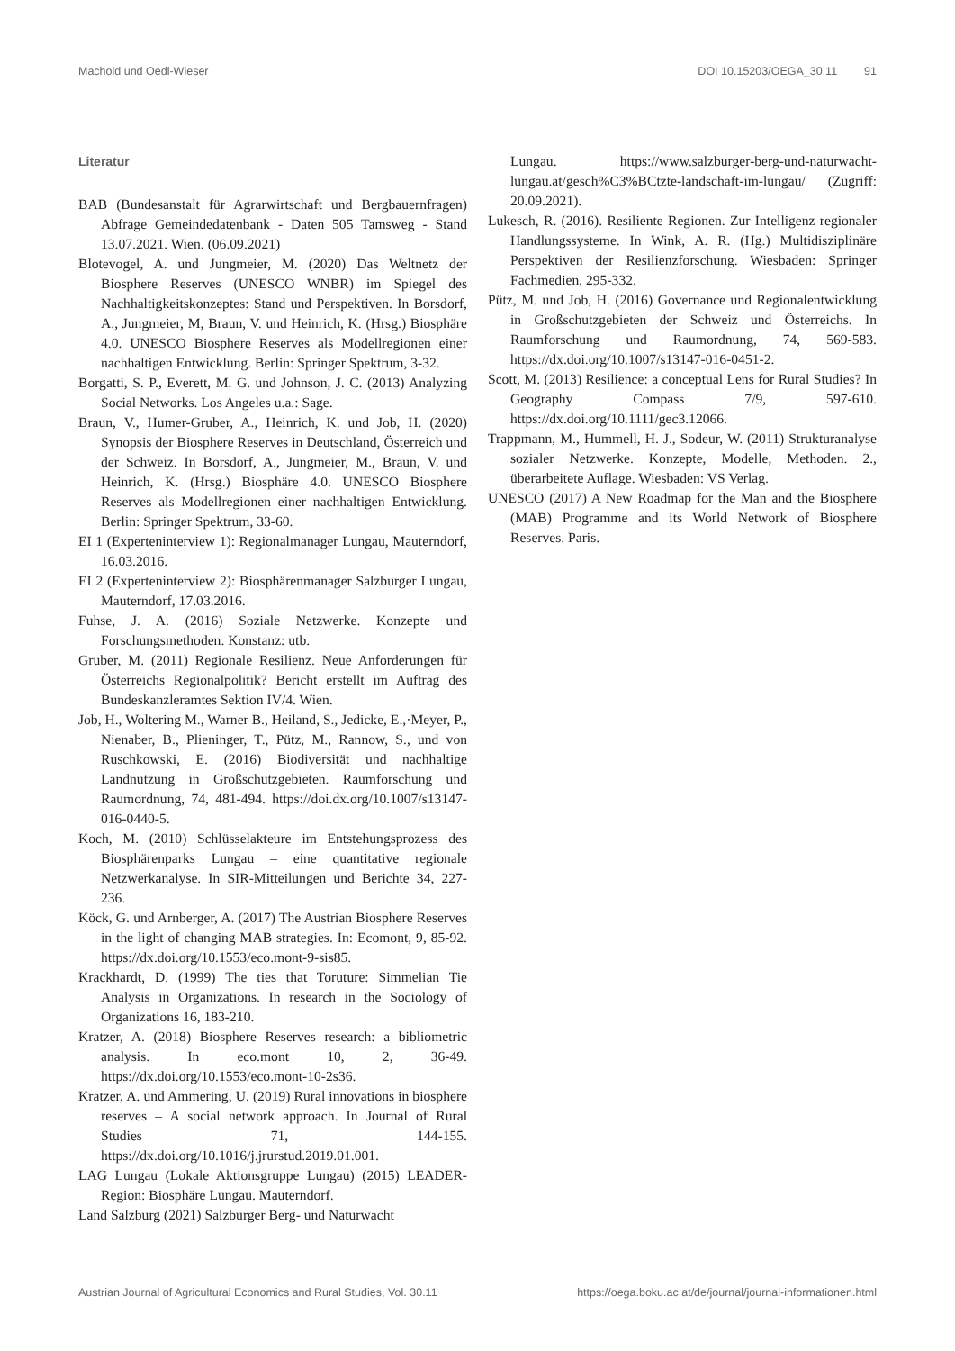Machold und Oedl-Wieser DOI 10.15203/OEGA_30.11 91
Literatur
BAB (Bundesanstalt für Agrarwirtschaft und Bergbauernfragen) Abfrage Gemeindedatenbank - Daten 505 Tamsweg - Stand 13.07.2021. Wien. (06.09.2021)
Blotevogel, A. und Jungmeier, M. (2020) Das Weltnetz der Biosphere Reserves (UNESCO WNBR) im Spiegel des Nachhaltigkeitskonzeptes: Stand und Perspektiven. In Borsdorf, A., Jungmeier, M, Braun, V. und Heinrich, K. (Hrsg.) Biosphäre 4.0. UNESCO Biosphere Reserves als Modellregionen einer nachhaltigen Entwicklung. Berlin: Springer Spektrum, 3-32.
Borgatti, S. P., Everett, M. G. und Johnson, J. C. (2013) Analyzing Social Networks. Los Angeles u.a.: Sage.
Braun, V., Humer-Gruber, A., Heinrich, K. und Job, H. (2020) Synopsis der Biosphere Reserves in Deutschland, Österreich und der Schweiz. In Borsdorf, A., Jungmeier, M., Braun, V. und Heinrich, K. (Hrsg.) Biosphäre 4.0. UNESCO Biosphere Reserves als Modellregionen einer nachhaltigen Entwicklung. Berlin: Springer Spektrum, 33-60.
EI 1 (Experteninterview 1): Regionalmanager Lungau, Mauterndorf, 16.03.2016.
EI 2 (Experteninterview 2): Biosphärenmanager Salzburger Lungau, Mauterndorf, 17.03.2016.
Fuhse, J. A. (2016) Soziale Netzwerke. Konzepte und Forschungsmethoden. Konstanz: utb.
Gruber, M. (2011) Regionale Resilienz. Neue Anforderungen für Österreichs Regionalpolitik? Bericht erstellt im Auftrag des Bundeskanzleramtes Sektion IV/4. Wien.
Job, H., Woltering M., Warner B., Heiland, S., Jedicke, E.,·Meyer, P., Nienaber, B., Plieninger, T., Pütz, M., Rannow, S., und von Ruschkowski, E. (2016) Biodiversität und nachhaltige Landnutzung in Großschutzgebieten. Raumforschung und Raumordnung, 74, 481-494. https://doi.dx.org/10.1007/s13147-016-0440-5.
Koch, M. (2010) Schlüsselakteure im Entstehungsprozess des Biosphärenparks Lungau – eine quantitative regionale Netzwerkanalyse. In SIR-Mitteilungen und Berichte 34, 227-236.
Köck, G. und Arnberger, A. (2017) The Austrian Biosphere Reserves in the light of changing MAB strategies. In: Ecomont, 9, 85-92. https://dx.doi.org/10.1553/eco.mont-9-sis85.
Krackhardt, D. (1999) The ties that Toruture: Simmelian Tie Analysis in Organizations. In research in the Sociology of Organizations 16, 183-210.
Kratzer, A. (2018) Biosphere Reserves research: a bibliometric analysis. In eco.mont 10, 2, 36-49. https://dx.doi.org/10.1553/eco.mont-10-2s36.
Kratzer, A. und Ammering, U. (2019) Rural innovations in biosphere reserves – A social network approach. In Journal of Rural Studies 71, 144-155. https://dx.doi.org/10.1016/j.jrurstud.2019.01.001.
LAG Lungau (Lokale Aktionsgruppe Lungau) (2015) LEADER-Region: Biosphäre Lungau. Mauterndorf.
Land Salzburg (2021) Salzburger Berg- und Naturwacht
Lungau. https://www.salzburger-berg-und-naturwacht-lungau.at/gesch%C3%BCtzte-landschaft-im-lungau/ (Zugriff: 20.09.2021).
Lukesch, R. (2016). Resiliente Regionen. Zur Intelligenz regionaler Handlungssysteme. In Wink, A. R. (Hg.) Multidisziplinäre Perspektiven der Resilienzforschung. Wiesbaden: Springer Fachmedien, 295-332.
Pütz, M. und Job, H. (2016) Governance und Regionalentwicklung in Großschutzgebieten der Schweiz und Österreichs. In Raumforschung und Raumordnung, 74, 569-583. https://dx.doi.org/10.1007/s13147-016-0451-2.
Scott, M. (2013) Resilience: a conceptual Lens for Rural Studies? In Geography Compass 7/9, 597-610. https://dx.doi.org/10.1111/gec3.12066.
Trappmann, M., Hummell, H. J., Sodeur, W. (2011) Strukturanalyse sozialer Netzwerke. Konzepte, Modelle, Methoden. 2., überarbeitete Auflage. Wiesbaden: VS Verlag.
UNESCO (2017) A New Roadmap for the Man and the Biosphere (MAB) Programme and its World Network of Biosphere Reserves. Paris.
Austrian Journal of Agricultural Economics and Rural Studies, Vol. 30.11 https://oega.boku.ac.at/de/journal/journal-informationen.html